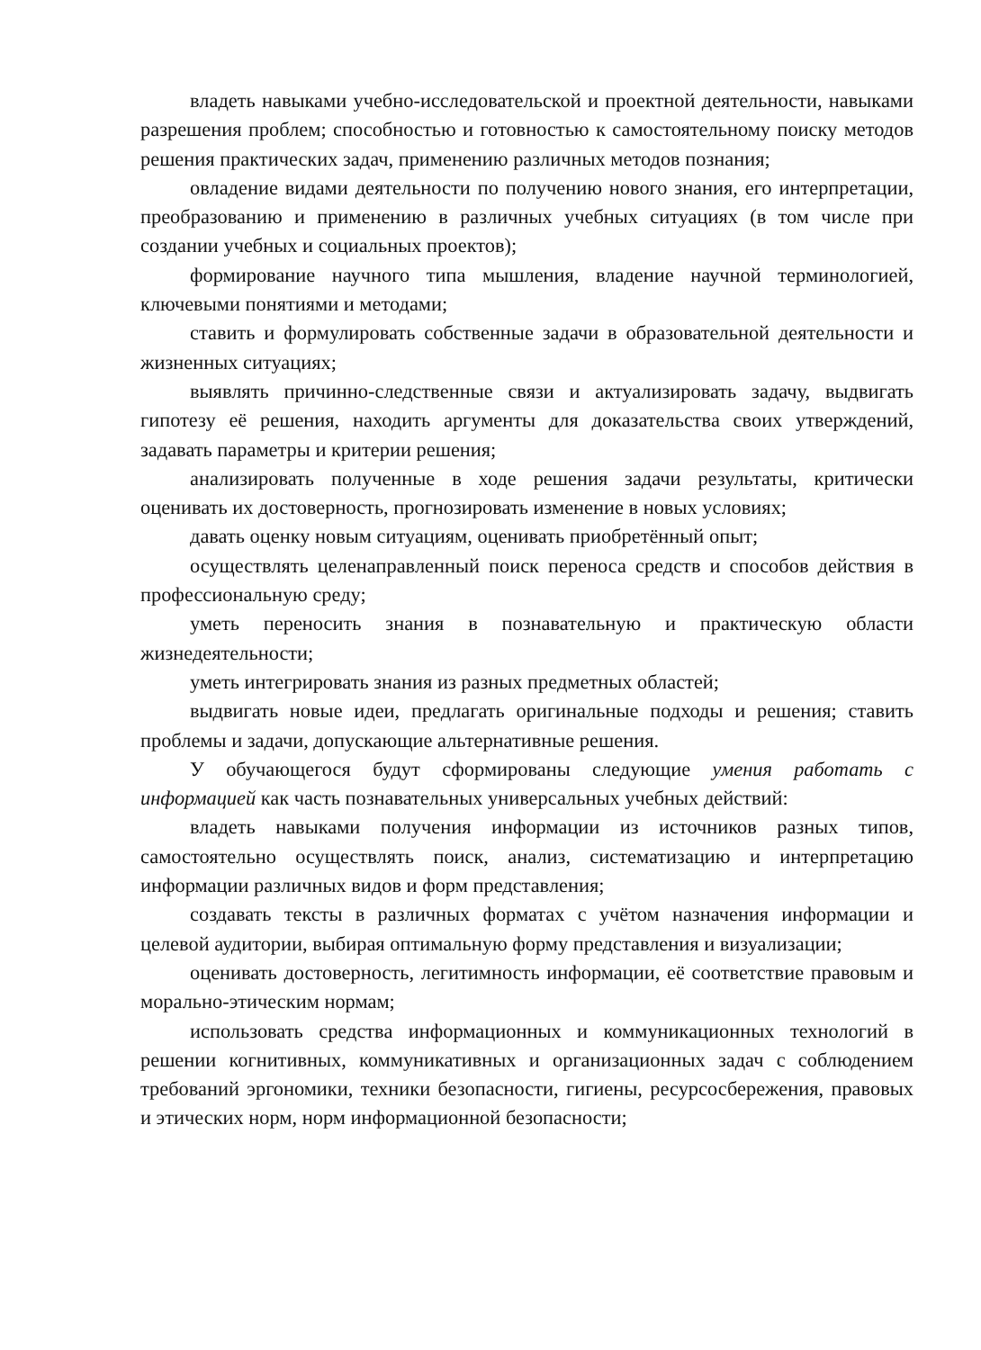владеть навыками учебно-исследовательской и проектной деятельности, навыками разрешения проблем; способностью и готовностью к самостоятельному поиску методов решения практических задач, применению различных методов познания;
овладение видами деятельности по получению нового знания, его интерпретации, преобразованию и применению в различных учебных ситуациях (в том числе при создании учебных и социальных проектов);
формирование научного типа мышления, владение научной терминологией, ключевыми понятиями и методами;
ставить и формулировать собственные задачи в образовательной деятельности и жизненных ситуациях;
выявлять причинно-следственные связи и актуализировать задачу, выдвигать гипотезу её решения, находить аргументы для доказательства своих утверждений, задавать параметры и критерии решения;
анализировать полученные в ходе решения задачи результаты, критически оценивать их достоверность, прогнозировать изменение в новых условиях;
давать оценку новым ситуациям, оценивать приобретённый опыт;
осуществлять целенаправленный поиск переноса средств и способов действия в профессиональную среду;
уметь переносить знания в познавательную и практическую области жизнедеятельности;
уметь интегрировать знания из разных предметных областей;
выдвигать новые идеи, предлагать оригинальные подходы и решения; ставить проблемы и задачи, допускающие альтернативные решения.
У обучающегося будут сформированы следующие умения работать с информацией как часть познавательных универсальных учебных действий:
владеть навыками получения информации из источников разных типов, самостоятельно осуществлять поиск, анализ, систематизацию и интерпретацию информации различных видов и форм представления;
создавать тексты в различных форматах с учётом назначения информации и целевой аудитории, выбирая оптимальную форму представления и визуализации;
оценивать достоверность, легитимность информации, её соответствие правовым и морально-этическим нормам;
использовать средства информационных и коммуникационных технологий в решении когнитивных, коммуникативных и организационных задач с соблюдением требований эргономики, техники безопасности, гигиены, ресурсосбережения, правовых и этических норм, норм информационной безопасности;